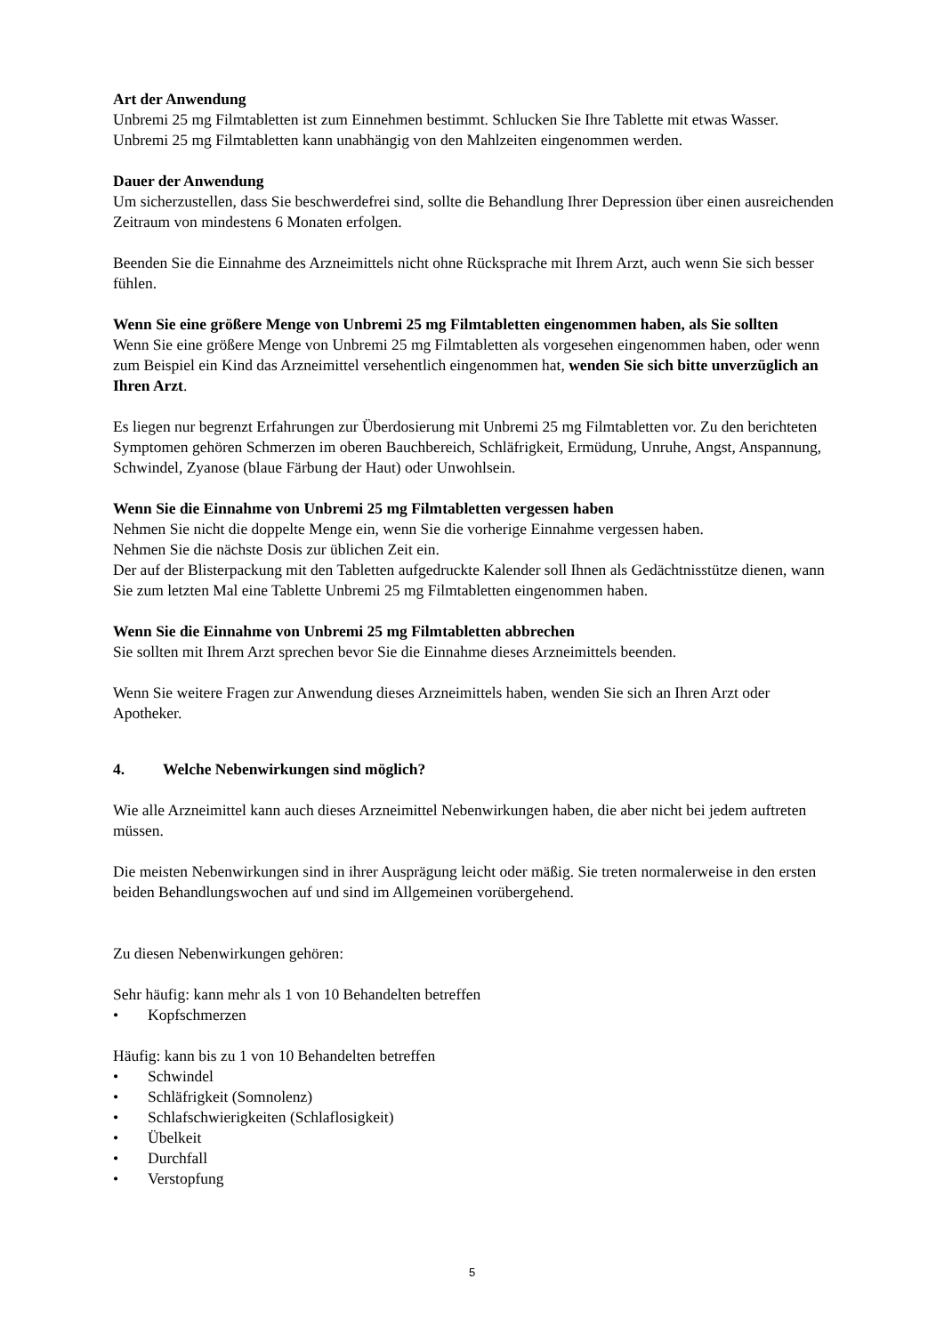Art der Anwendung
Unbremi 25 mg Filmtabletten ist zum Einnehmen bestimmt. Schlucken Sie Ihre Tablette mit etwas Wasser. Unbremi 25 mg Filmtabletten kann unabhängig von den Mahlzeiten eingenommen werden.
Dauer der Anwendung
Um sicherzustellen, dass Sie beschwerdefrei sind, sollte die Behandlung Ihrer Depression über einen ausreichenden Zeitraum von mindestens 6 Monaten erfolgen.
Beenden Sie die Einnahme des Arzneimittels nicht ohne Rücksprache mit Ihrem Arzt, auch wenn Sie sich besser fühlen.
Wenn Sie eine größere Menge von Unbremi 25 mg Filmtabletten eingenommen haben, als Sie sollten
Wenn Sie eine größere Menge von Unbremi 25 mg Filmtabletten als vorgesehen eingenommen haben, oder wenn zum Beispiel ein Kind das Arzneimittel versehentlich eingenommen hat, wenden Sie sich bitte unverzüglich an Ihren Arzt.
Es liegen nur begrenzt Erfahrungen zur Überdosierung mit Unbremi 25 mg Filmtabletten vor. Zu den berichteten Symptomen gehören Schmerzen im oberen Bauchbereich, Schläfrigkeit, Ermüdung, Unruhe, Angst, Anspannung, Schwindel, Zyanose (blaue Färbung der Haut) oder Unwohlsein.
Wenn Sie die Einnahme von Unbremi 25 mg Filmtabletten vergessen haben
Nehmen Sie nicht die doppelte Menge ein, wenn Sie die vorherige Einnahme vergessen haben.
Nehmen Sie die nächste Dosis zur üblichen Zeit ein.
Der auf der Blisterpackung mit den Tabletten aufgedruckte Kalender soll Ihnen als Gedächtnisstütze dienen, wann Sie zum letzten Mal eine Tablette Unbremi 25 mg Filmtabletten eingenommen haben.
Wenn Sie die Einnahme von Unbremi 25 mg Filmtabletten abbrechen
Sie sollten mit Ihrem Arzt sprechen bevor Sie die Einnahme dieses Arzneimittels beenden.
Wenn Sie weitere Fragen zur Anwendung dieses Arzneimittels haben, wenden Sie sich an Ihren Arzt oder Apotheker.
4. Welche Nebenwirkungen sind möglich?
Wie alle Arzneimittel kann auch dieses Arzneimittel Nebenwirkungen haben, die aber nicht bei jedem auftreten müssen.
Die meisten Nebenwirkungen sind in ihrer Ausprägung leicht oder mäßig. Sie treten normalerweise in den ersten beiden Behandlungswochen auf und sind im Allgemeinen vorübergehend.
Zu diesen Nebenwirkungen gehören:
Sehr häufig: kann mehr als 1 von 10 Behandelten betreffen
• Kopfschmerzen
Häufig: kann bis zu 1 von 10 Behandelten betreffen
• Schwindel
• Schläfrigkeit (Somnolenz)
• Schlafschwierigkeiten (Schlaflosigkeit)
• Übelkeit
• Durchfall
• Verstopfung
5